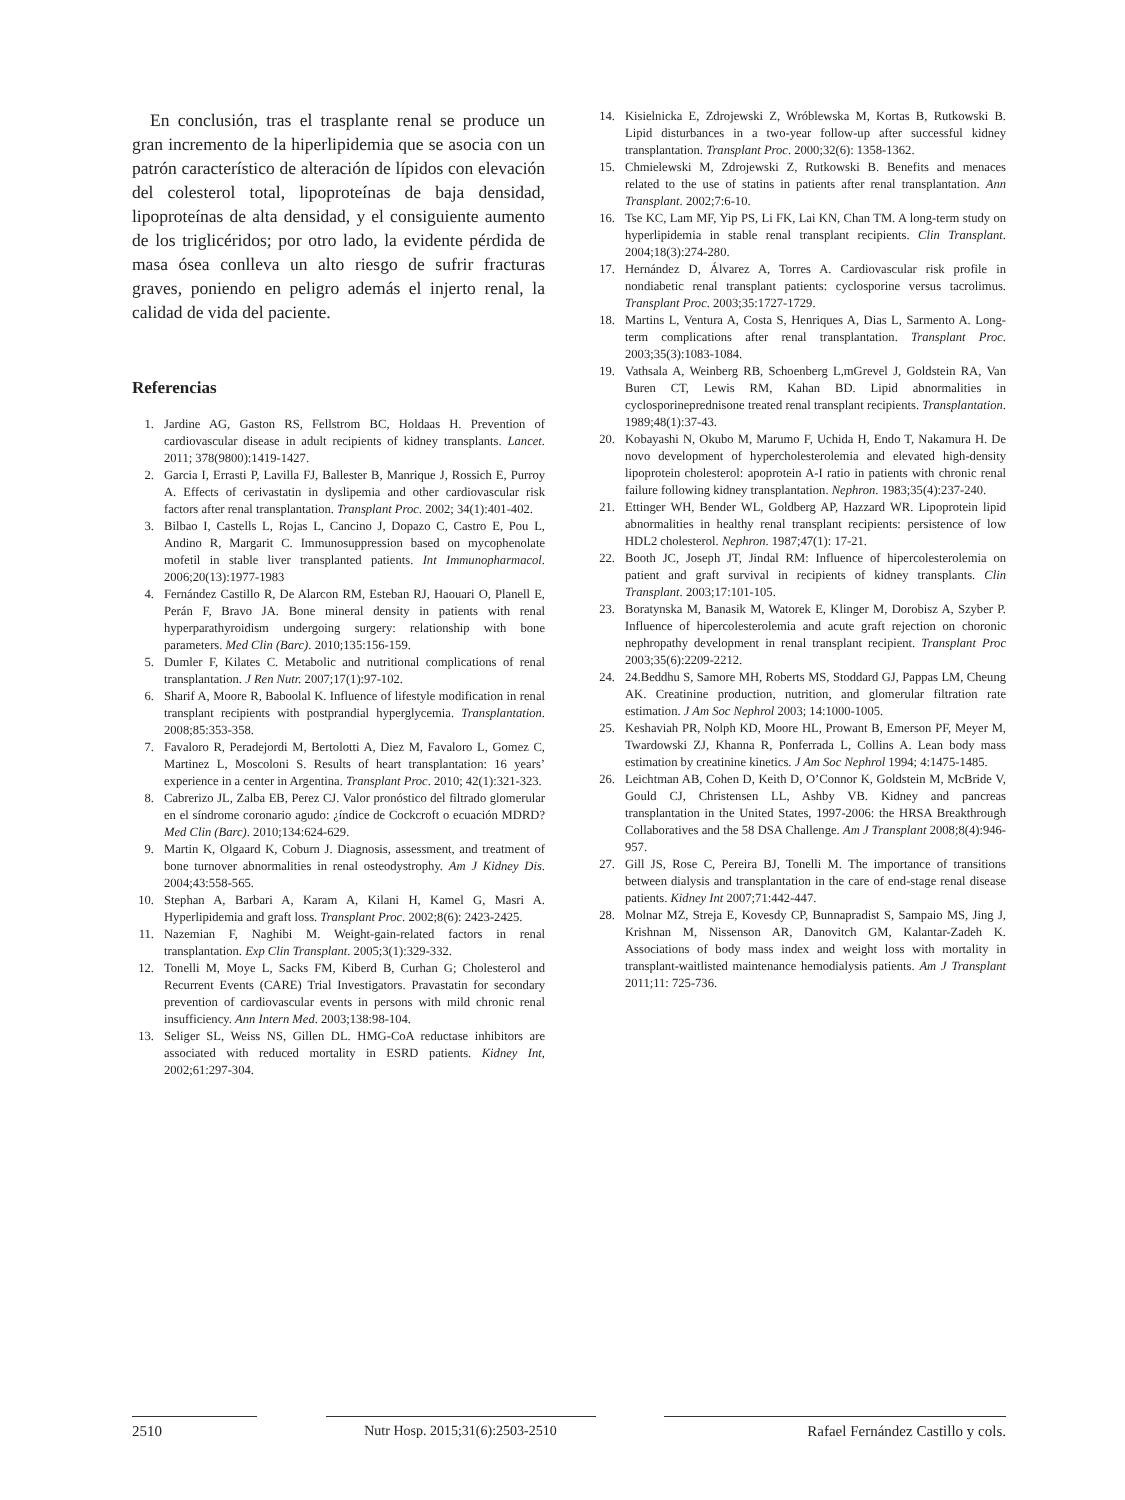En conclusión, tras el trasplante renal se produce un gran incremento de la hiperlipidemia que se asocia con un patrón característico de alteración de lípidos con elevación del colesterol total, lipoproteínas de baja densidad, lipoproteínas de alta densidad, y el consiguiente aumento de los triglicéridos; por otro lado, la evidente pérdida de masa ósea conlleva un alto riesgo de sufrir fracturas graves, poniendo en peligro además el injerto renal, la calidad de vida del paciente.
Referencias
1. Jardine AG, Gaston RS, Fellstrom BC, Holdaas H. Prevention of cardiovascular disease in adult recipients of kidney transplants. Lancet. 2011; 378(9800):1419-1427.
2. Garcia I, Errasti P, Lavilla FJ, Ballester B, Manrique J, Rossich E, Purroy A. Effects of cerivastatin in dyslipemia and other cardiovascular risk factors after renal transplantation. Transplant Proc. 2002; 34(1):401-402.
3. Bilbao I, Castells L, Rojas L, Cancino J, Dopazo C, Castro E, Pou L, Andino R, Margarit C. Immunosuppression based on mycophenolate mofetil in stable liver transplanted patients. Int Immunopharmacol. 2006;20(13):1977-1983
4. Fernández Castillo R, De Alarcon RM, Esteban RJ, Haouari O, Planell E, Perán F, Bravo JA. Bone mineral density in patients with renal hyperparathyroidism undergoing surgery: relationship with bone parameters. Med Clin (Barc). 2010;135:156-159.
5. Dumler F, Kilates C. Metabolic and nutritional complications of renal transplantation. J Ren Nutr. 2007;17(1):97-102.
6. Sharif A, Moore R, Baboolal K. Influence of lifestyle modification in renal transplant recipients with postprandial hyperglycemia. Transplantation. 2008;85:353-358.
7. Favaloro R, Peradejordi M, Bertolotti A, Diez M, Favaloro L, Gomez C, Martinez L, Moscoloni S. Results of heart transplantation: 16 years’ experience in a center in Argentina. Transplant Proc. 2010; 42(1):321-323.
8. Cabrerizo JL, Zalba EB, Perez CJ. Valor pronóstico del filtrado glomerular en el síndrome coronario agudo: ¿índice de Cockcroft o ecuación MDRD? Med Clin (Barc). 2010;134:624-629.
9. Martin K, Olgaard K, Coburn J. Diagnosis, assessment, and treatment of bone turnover abnormalities in renal osteodystrophy. Am J Kidney Dis. 2004;43:558-565.
10. Stephan A, Barbari A, Karam A, Kilani H, Kamel G, Masri A. Hyperlipidemia and graft loss. Transplant Proc. 2002;8(6): 2423-2425.
11. Nazemian F, Naghibi M. Weight-gain-related factors in renal transplantation. Exp Clin Transplant. 2005;3(1):329-332.
12. Tonelli M, Moye L, Sacks FM, Kiberd B, Curhan G; Cholesterol and Recurrent Events (CARE) Trial Investigators. Pravastatin for secondary prevention of cardiovascular events in persons with mild chronic renal insufficiency. Ann Intern Med. 2003;138:98-104.
13. Seliger SL, Weiss NS, Gillen DL. HMG-CoA reductase inhibitors are associated with reduced mortality in ESRD patients. Kidney Int, 2002;61:297-304.
14. Kisielnicka E, Zdrojewski Z, Wróblewska M, Kortas B, Rutkowski B. Lipid disturbances in a two-year follow-up after successful kidney transplantation. Transplant Proc. 2000;32(6): 1358-1362.
15. Chmielewski M, Zdrojewski Z, Rutkowski B. Benefits and menaces related to the use of statins in patients after renal transplantation. Ann Transplant. 2002;7:6-10.
16. Tse KC, Lam MF, Yip PS, Li FK, Lai KN, Chan TM. A long-term study on hyperlipidemia in stable renal transplant recipients. Clin Transplant. 2004;18(3):274-280.
17. Hernández D, Álvarez A, Torres A. Cardiovascular risk profile in nondiabetic renal transplant patients: cyclosporine versus tacrolimus. Transplant Proc. 2003;35:1727-1729.
18. Martins L, Ventura A, Costa S, Henriques A, Dias L, Sarmento A. Long-term complications after renal transplantation. Transplant Proc. 2003;35(3):1083-1084.
19. Vathsala A, Weinberg RB, Schoenberg L,mGrevel J, Goldstein RA, Van Buren CT, Lewis RM, Kahan BD. Lipid abnormalities in cyclosporineprednisone treated renal transplant recipients. Transplantation. 1989;48(1):37-43.
20. Kobayashi N, Okubo M, Marumo F, Uchida H, Endo T, Nakamura H. De novo development of hypercholesterolemia and elevated high-density lipoprotein cholesterol: apoprotein A-I ratio in patients with chronic renal failure following kidney transplantation. Nephron. 1983;35(4):237-240.
21. Ettinger WH, Bender WL, Goldberg AP, Hazzard WR. Lipoprotein lipid abnormalities in healthy renal transplant recipients: persistence of low HDL2 cholesterol. Nephron. 1987;47(1): 17-21.
22. Booth JC, Joseph JT, Jindal RM: Influence of hipercolesterolemia on patient and graft survival in recipients of kidney transplants. Clin Transplant. 2003;17:101-105.
23. Boratynska M, Banasik M, Watorek E, Klinger M, Dorobisz A, Szyber P. Influence of hipercolesterolemia and acute graft rejection on choronic nephropathy development in renal transplant recipient. Transplant Proc 2003;35(6):2209-2212.
24. 24.Beddhu S, Samore MH, Roberts MS, Stoddard GJ, Pappas LM, Cheung AK. Creatinine production, nutrition, and glomerular filtration rate estimation. J Am Soc Nephrol 2003; 14:1000-1005.
25. Keshaviah PR, Nolph KD, Moore HL, Prowant B, Emerson PF, Meyer M, Twardowski ZJ, Khanna R, Ponferrada L, Collins A. Lean body mass estimation by creatinine kinetics. J Am Soc Nephrol 1994; 4:1475-1485.
26. Leichtman AB, Cohen D, Keith D, O’Connor K, Goldstein M, McBride V, Gould CJ, Christensen LL, Ashby VB. Kidney and pancreas transplantation in the United States, 1997-2006: the HRSA Breakthrough Collaboratives and the 58 DSA Challenge. Am J Transplant 2008;8(4):946-957.
27. Gill JS, Rose C, Pereira BJ, Tonelli M. The importance of transitions between dialysis and transplantation in the care of end-stage renal disease patients. Kidney Int 2007;71:442-447.
28. Molnar MZ, Streja E, Kovesdy CP, Bunnapradist S, Sampaio MS, Jing J, Krishnan M, Nissenson AR, Danovitch GM, Kalantar-Zadeh K. Associations of body mass index and weight loss with mortality in transplant-waitlisted maintenance hemodialysis patients. Am J Transplant 2011;11: 725-736.
2510 Nutr Hosp. 2015;31(6):2503-2510 Rafael Fernández Castillo y cols.